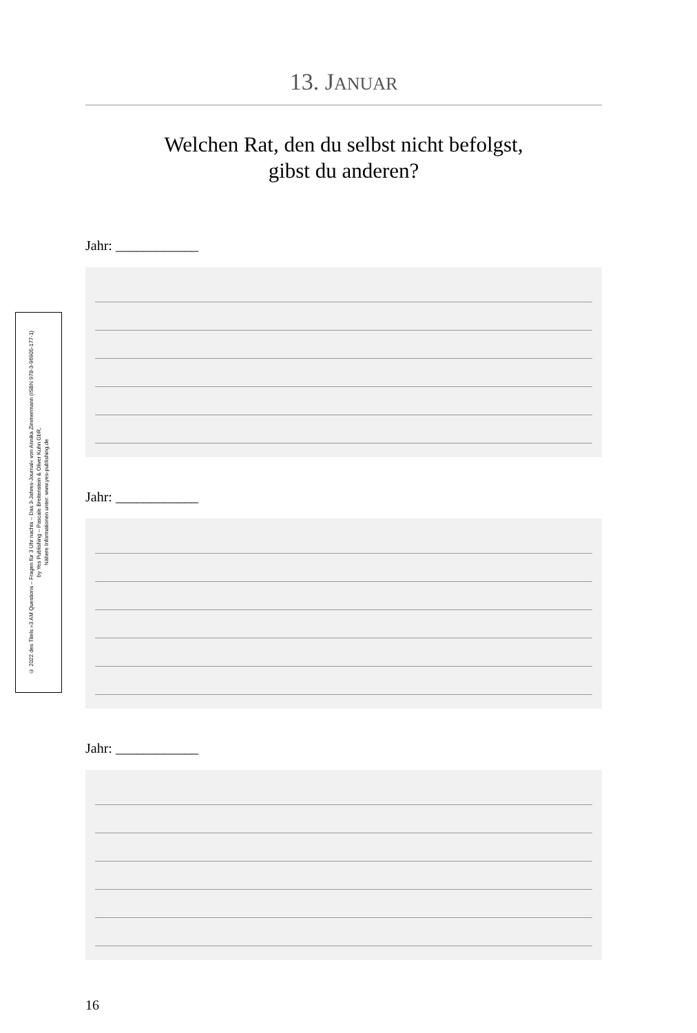© 2022 des Titels »3 AM Questions – Fragen für 3 Uhr nachts – Das 3-Jahres-Journal« von Annika Zimmermann (ISBN 978-3-96905-177-1)
by Yes Publishing – Pascale Breitenstein & Oliver Kuhn GbR,
Nähere Informationen unter: www.yes-publishing.de
13. JANUAR
Welchen Rat, den du selbst nicht befolgst,
gibst du anderen?
Jahr: ____________
Jahr: ____________
Jahr: ____________
16